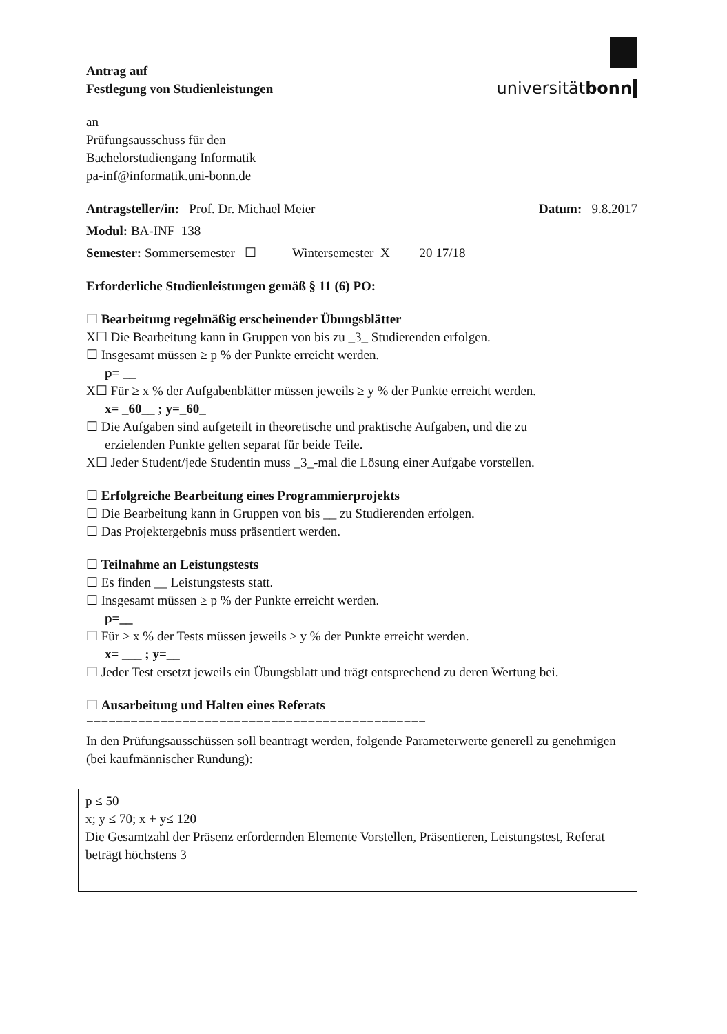Antrag auf
Festlegung von Studienleistungen
universitätbonn
an
Prüfungsausschuss für den
Bachelorstudiengang Informatik
pa-inf@informatik.uni-bonn.de
Antragsteller/in: Prof. Dr. Michael Meier Datum: 9.8.2017
Modul: BA-INF 138
Semester: Sommersemester ☐ Wintersemester X 20 17/18
Erforderliche Studienleistungen gemäß § 11 (6) PO:
☐ Bearbeitung regelmäßig erscheinender Übungsblätter
X☐ Die Bearbeitung kann in Gruppen von bis zu _3_ Studierenden erfolgen.
☐ Insgesamt müssen ≥ p % der Punkte erreicht werden.
p= __
X☐ Für ≥ x % der Aufgabenblätter müssen jeweils ≥ y % der Punkte erreicht werden.
x= _60__ ; y=_60_
☐ Die Aufgaben sind aufgeteilt in theoretische und praktische Aufgaben, und die zu
erzielenden Punkte gelten separat für beide Teile.
X☐ Jeder Student/jede Studentin muss _3_-mal die Lösung einer Aufgabe vorstellen.
☐ Erfolgreiche Bearbeitung eines Programmierprojekts
☐ Die Bearbeitung kann in Gruppen von bis __ zu Studierenden erfolgen.
☐ Das Projektergebnis muss präsentiert werden.
☐ Teilnahme an Leistungstests
☐ Es finden __ Leistungstests statt.
☐ Insgesamt müssen ≥ p % der Punkte erreicht werden.
p=__
☐ Für ≥ x % der Tests müssen jeweils ≥ y % der Punkte erreicht werden.
x= ___ ; y=__
☐ Jeder Test ersetzt jeweils ein Übungsblatt und trägt entsprechend zu deren Wertung bei.
☐ Ausarbeitung und Halten eines Referats
==============================================
In den Prüfungsausschüssen soll beantragt werden, folgende Parameterwerte generell zu genehmigen
(bei kaufmännischer Rundung):
p ≤ 50
x; y ≤ 70; x + y≤ 120
Die Gesamtzahl der Präsenz erfordernden Elemente Vorstellen, Präsentieren, Leistungstest, Referat beträgt höchstens 3